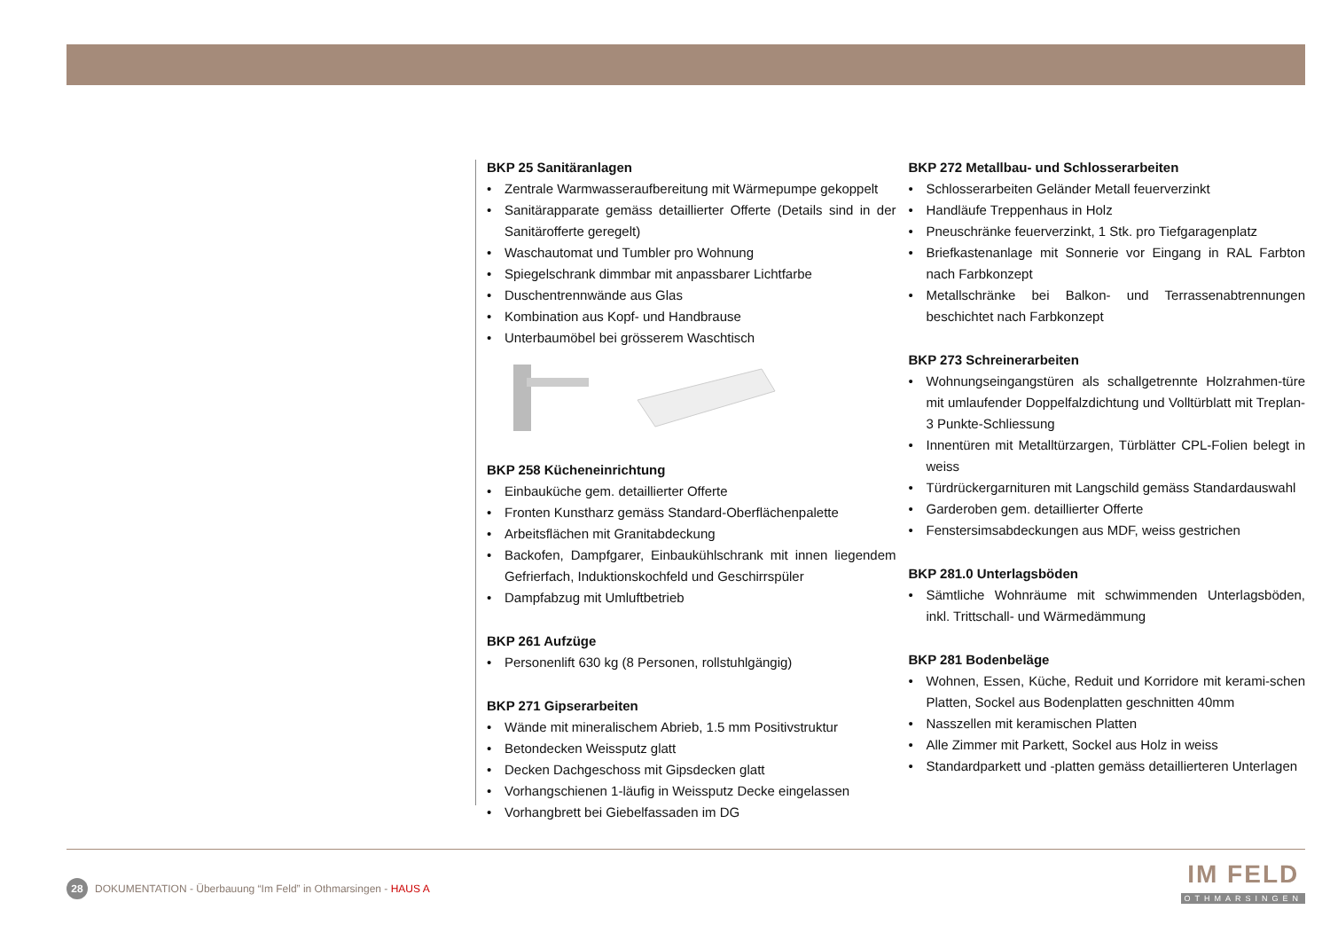BKP 25 Sanitäranlagen
• Zentrale Warmwasseraufbereitung mit Wärmepumpe gekoppelt
• Sanitärapparate gemäss detaillierter Offerte (Details sind in der Sanitärofferte geregelt)
• Waschautomat und Tumbler pro Wohnung
• Spiegelschrank dimmbar mit anpassbarer Lichtfarbe
• Duschentrennwände aus Glas
• Kombination aus Kopf- und Handbrause
• Unterbaumöbel bei grösserem Waschtisch
BKP 258 Kücheneinrichtung
• Einbauküche gem. detaillierter Offerte
• Fronten Kunstharz gemäss Standard-Oberflächenpalette
• Arbeitsflächen mit Granitabdeckung
• Backofen, Dampfgarer, Einbaukühlschrank mit innen liegendem Gefrierfach, Induktionskochfeld und Geschirrspüler
• Dampfabzug mit Umluftbetrieb
BKP 261 Aufzüge
• Personenlift 630 kg (8 Personen, rollstuhlgängig)
BKP 271 Gipserarbeiten
• Wände mit mineralischem Abrieb, 1.5 mm Positivstruktur
• Betondecken Weissputz glatt
• Decken Dachgeschoss mit Gipsdecken glatt
• Vorhangschienen 1-läufig in Weissputz Decke eingelassen
• Vorhangbrett bei Giebelfassaden im DG
BKP 272 Metallbau- und Schlosserarbeiten
• Schlosserarbeiten Geländer Metall feuerverzinkt
• Handläufe Treppenhaus in Holz
• Pneuschränke feuerverzinkt, 1 Stk. pro Tiefgaragenplatz
• Briefkastenanlage mit Sonnerie vor Eingang in RAL Farbton nach Farbkonzept
• Metallschränke bei Balkon- und Terrassenabtrennungen beschichtet nach Farbkonzept
BKP 273 Schreinerarbeiten
• Wohnungseingangstüren als schallgetrennte Holzrahmen-türe mit umlaufender Doppelfalzdichtung und Volltürblatt mit Treplan-3 Punkte-Schliessung
• Innentüren mit Metalltürzargen, Türblätter CPL-Folien belegt in weiss
• Türdrückergarnituren mit Langschild gemäss Standardauswahl
• Garderoben gem. detaillierter Offerte
• Fenstersimsabdeckungen aus MDF, weiss gestrichen
BKP 281.0 Unterlagsböden
• Sämtliche Wohnräume mit schwimmenden Unterlagsböden, inkl. Trittschall- und Wärmedämmung
BKP 281 Bodenbeläge
• Wohnen, Essen, Küche, Reduit und Korridore mit kerami-schen Platten, Sockel aus Bodenplatten geschnitten 40mm
• Nasszellen mit keramischen Platten
• Alle Zimmer mit Parkett, Sockel aus Holz in weiss
• Standardparkett und -platten gemäss detaillierteren Unterlagen
28 DOKUMENTATION - Überbauung “Im Feld” in Othmarsingen - HAUS A
IM FELD
OTHMARSINGEN